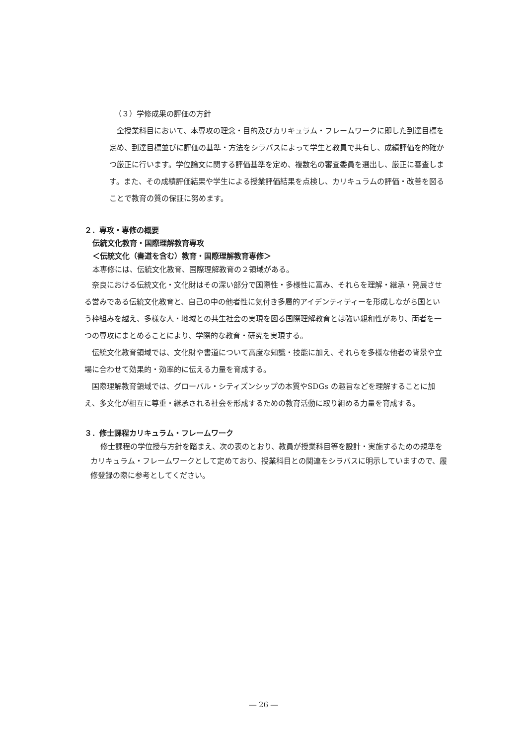（３）学修成果の評価の方針
全授業科目において、本専攻の理念・目的及びカリキュラム・フレームワークに即した到達目標を定め、到達目標並びに評価の基準・方法をシラバスによって学生と教員で共有し、成績評価を的確かつ厳正に行います。学位論文に関する評価基準を定め、複数名の審査委員を選出し、厳正に審査します。また、その成績評価結果や学生による授業評価結果を点検し、カリキュラムの評価・改善を図ることで教育の質の保証に努めます。
２．専攻・専修の概要
伝統文化教育・国際理解教育専攻
＜伝統文化（書道を含む）教育・国際理解教育専修＞
本専修には、伝統文化教育、国際理解教育の２領域がある。
奈良における伝統文化・文化財はその深い部分で国際性・多様性に富み、それらを理解・継承・発展させる営みである伝統文化教育と、自己の中の他者性に気付き多層的アイデンティティーを形成しながら国という枠組みを越え、多様な人・地域との共生社会の実現を図る国際理解教育とは強い親和性があり、両者を一つの専攻にまとめることにより、学際的な教育・研究を実現する。
伝統文化教育領域では、文化財や書道について高度な知識・技能に加え、それらを多様な他者の背景や立場に合わせて効果的・効率的に伝える力量を育成する。
国際理解教育領域では、グローバル・シティズンシップの本質やSDGs の趣旨などを理解することに加え、多文化が相互に尊重・継承される社会を形成するための教育活動に取り組める力量を育成する。
３．修士課程カリキュラム・フレームワーク
修士課程の学位授与方針を踏まえ、次の表のとおり、教員が授業科目等を設計・実施するための規準をカリキュラム・フレームワークとして定めており、授業科目との関連をシラバスに明示していますので、履修登録の際に参考としてください。
― 26 ―